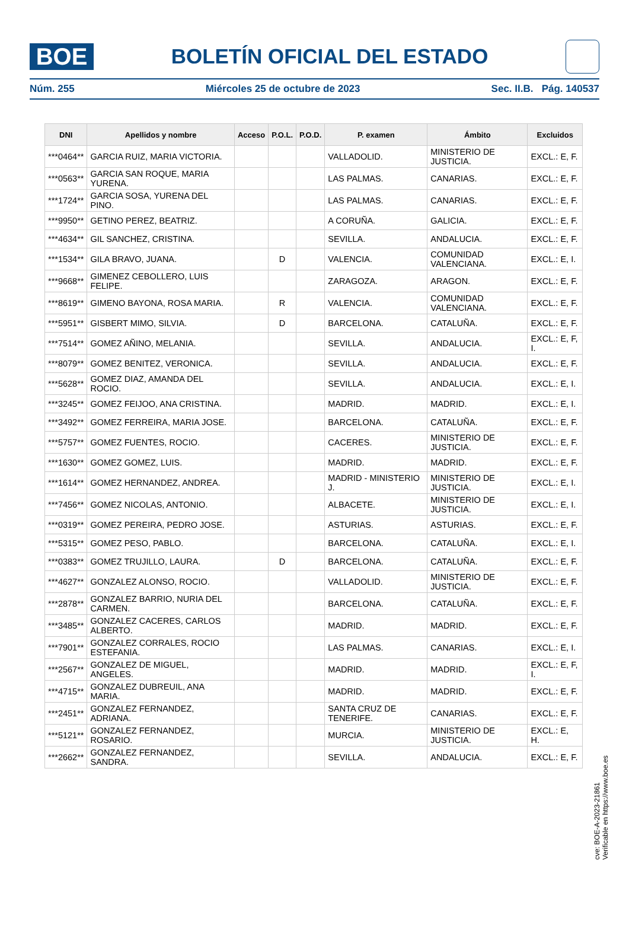BOE
BOLETÍN OFICIAL DEL ESTADO
Núm. 255 Miércoles 25 de octubre de 2023 Sec. II.B. Pág. 140537
| DNI | Apellidos y nombre | Acceso | P.O.L. | P.O.D. | P. examen | Ámbito | Excluidos |
| --- | --- | --- | --- | --- | --- | --- | --- |
| ***0464** | GARCIA RUIZ, MARIA VICTORIA. | | | | VALLADOLID. | MINISTERIO DE JUSTICIA. | EXCL.: E, F. |
| ***0563** | GARCIA SAN ROQUE, MARIA YURENA. | | | | LAS PALMAS. | CANARIAS. | EXCL.: E, F. |
| ***1724** | GARCIA SOSA, YURENA DEL PINO. | | | | LAS PALMAS. | CANARIAS. | EXCL.: E, F. |
| ***9950** | GETINO PEREZ, BEATRIZ. | | | | A CORUÑA. | GALICIA. | EXCL.: E, F. |
| ***4634** | GIL SANCHEZ, CRISTINA. | | | | SEVILLA. | ANDALUCIA. | EXCL.: E, F. |
| ***1534** | GILA BRAVO, JUANA. | | D | | VALENCIA. | COMUNIDAD VALENCIANA. | EXCL.: E, I. |
| ***9668** | GIMENEZ CEBOLLERO, LUIS FELIPE. | | | | ZARAGOZA. | ARAGON. | EXCL.: E, F. |
| ***8619** | GIMENO BAYONA, ROSA MARIA. | | R | | VALENCIA. | COMUNIDAD VALENCIANA. | EXCL.: E, F. |
| ***5951** | GISBERT MIMO, SILVIA. | | D | | BARCELONA. | CATALUÑA. | EXCL.: E, F. |
| ***7514** | GOMEZ AÑINO, MELANIA. | | | | SEVILLA. | ANDALUCIA. | EXCL.: E, F, I. |
| ***8079** | GOMEZ BENITEZ, VERONICA. | | | | SEVILLA. | ANDALUCIA. | EXCL.: E, F. |
| ***5628** | GOMEZ DIAZ, AMANDA DEL ROCIO. | | | | SEVILLA. | ANDALUCIA. | EXCL.: E, I. |
| ***3245** | GOMEZ FEIJOO, ANA CRISTINA. | | | | MADRID. | MADRID. | EXCL.: E, I. |
| ***3492** | GOMEZ FERREIRA, MARIA JOSE. | | | | BARCELONA. | CATALUÑA. | EXCL.: E, F. |
| ***5757** | GOMEZ FUENTES, ROCIO. | | | | CACERES. | MINISTERIO DE JUSTICIA. | EXCL.: E, F. |
| ***1630** | GOMEZ GOMEZ, LUIS. | | | | MADRID. | MADRID. | EXCL.: E, F. |
| ***1614** | GOMEZ HERNANDEZ, ANDREA. | | | | MADRID - MINISTERIO J. | MINISTERIO DE JUSTICIA. | EXCL.: E, I. |
| ***7456** | GOMEZ NICOLAS, ANTONIO. | | | | ALBACETE. | MINISTERIO DE JUSTICIA. | EXCL.: E, I. |
| ***0319** | GOMEZ PEREIRA, PEDRO JOSE. | | | | ASTURIAS. | ASTURIAS. | EXCL.: E, F. |
| ***5315** | GOMEZ PESO, PABLO. | | | | BARCELONA. | CATALUÑA. | EXCL.: E, I. |
| ***0383** | GOMEZ TRUJILLO, LAURA. | | D | | BARCELONA. | CATALUÑA. | EXCL.: E, F. |
| ***4627** | GONZALEZ ALONSO, ROCIO. | | | | VALLADOLID. | MINISTERIO DE JUSTICIA. | EXCL.: E, F. |
| ***2878** | GONZALEZ BARRIO, NURIA DEL CARMEN. | | | | BARCELONA. | CATALUÑA. | EXCL.: E, F. |
| ***3485** | GONZALEZ CACERES, CARLOS ALBERTO. | | | | MADRID. | MADRID. | EXCL.: E, F. |
| ***7901** | GONZALEZ CORRALES, ROCIO ESTEFANIA. | | | | LAS PALMAS. | CANARIAS. | EXCL.: E, I. |
| ***2567** | GONZALEZ DE MIGUEL, ANGELES. | | | | MADRID. | MADRID. | EXCL.: E, F, I. |
| ***4715** | GONZALEZ DUBREUIL, ANA MARIA. | | | | MADRID. | MADRID. | EXCL.: E, F. |
| ***2451** | GONZALEZ FERNANDEZ, ADRIANA. | | | | SANTA CRUZ DE TENERIFE. | CANARIAS. | EXCL.: E, F. |
| ***5121** | GONZALEZ FERNANDEZ, ROSARIO. | | | | MURCIA. | MINISTERIO DE JUSTICIA. | EXCL.: E, H. |
| ***2662** | GONZALEZ FERNANDEZ, SANDRA. | | | | SEVILLA. | ANDALUCIA. | EXCL.: E, F. |
cve: BOE-A-2023-21861
Verificable en https://www.boe.es